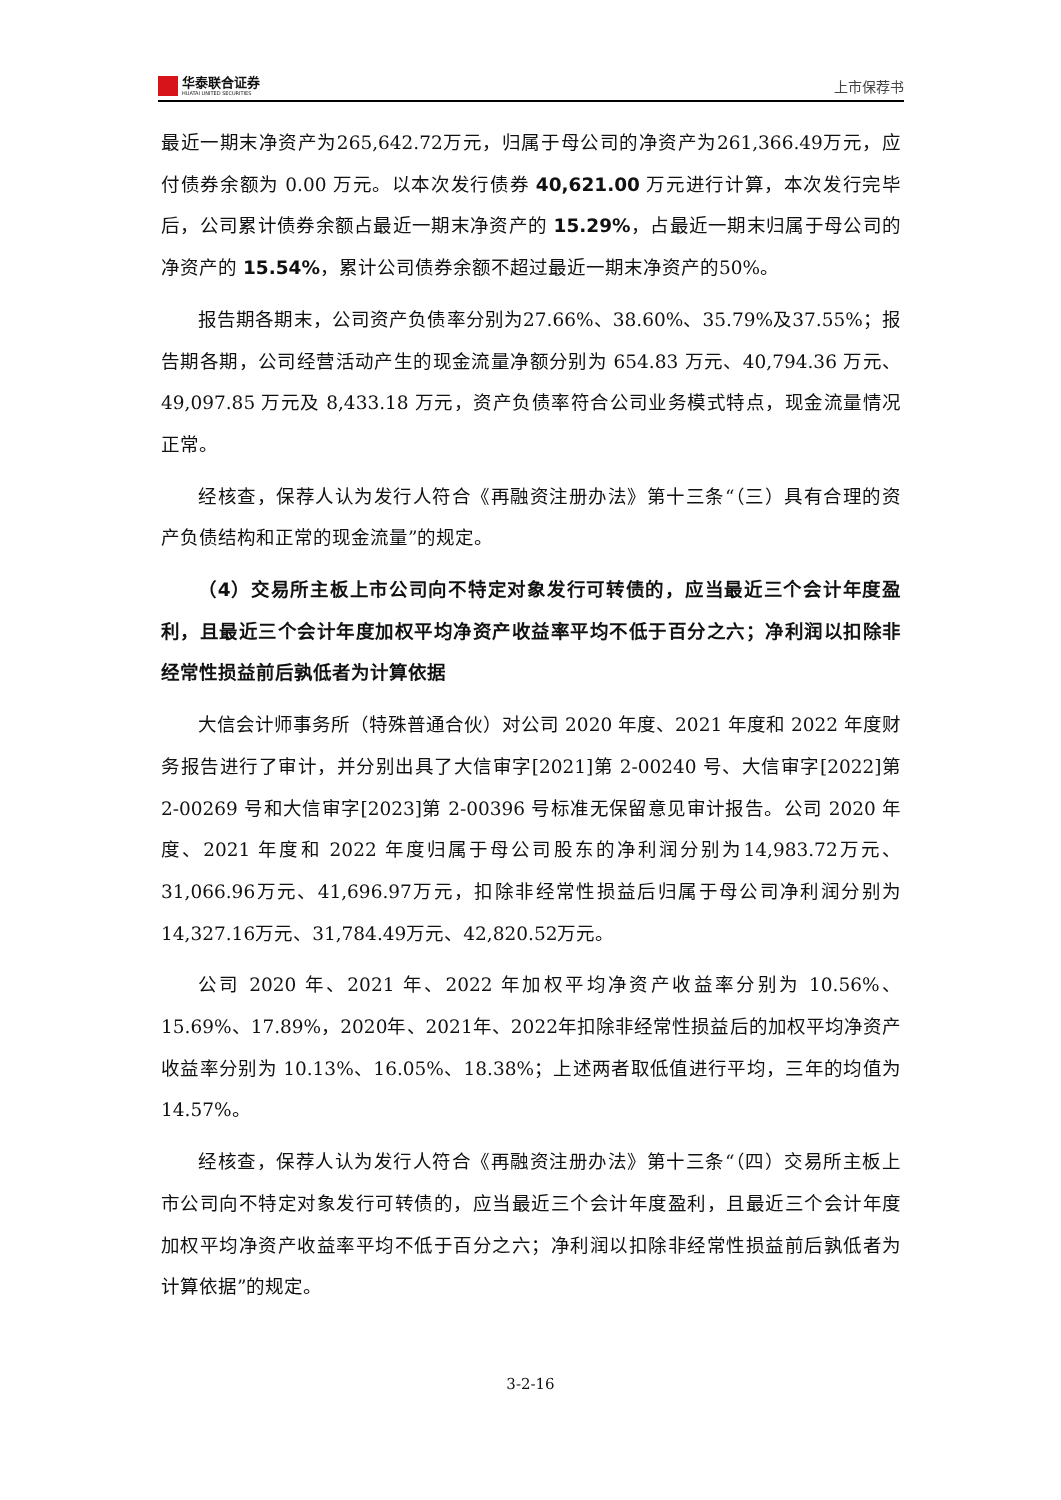华泰联合证券
HUATAI UNITED SECURITIES
上市保荐书
最近一期末净资产为265,642.72万元，归属于母公司的净资产为261,366.49万元，应付债券余额为 0.00 万元。以本次发行债券 40,621.00 万元进行计算，本次发行完毕后，公司累计债券余额占最近一期末净资产的 15.29%，占最近一期末归属于母公司的净资产的 15.54%，累计公司债券余额不超过最近一期末净资产的50%。
报告期各期末，公司资产负债率分别为27.66%、38.60%、35.79%及37.55%；报告期各期，公司经营活动产生的现金流量净额分别为 654.83 万元、40,794.36 万元、49,097.85 万元及 8,433.18 万元，资产负债率符合公司业务模式特点，现金流量情况正常。
经核查，保荐人认为发行人符合《再融资注册办法》第十三条“（三）具有合理的资产负债结构和正常的现金流量”的规定。
（4）交易所主板上市公司向不特定对象发行可转债的，应当最近三个会计年度盈利，且最近三个会计年度加权平均净资产收益率平均不低于百分之六；净利润以扣除非经常性损益前后孰低者为计算依据
大信会计师事务所（特殊普通合伙）对公司 2020 年度、2021 年度和 2022 年度财务报告进行了审计，并分别出具了大信审字[2021]第 2-00240 号、大信审字[2022]第 2-00269 号和大信审字[2023]第 2-00396 号标准无保留意见审计报告。公司 2020 年度、2021 年度和 2022 年度归属于母公司股东的净利润分别为14,983.72万元、31,066.96万元、41,696.97万元，扣除非经常性损益后归属于母公司净利润分别为14,327.16万元、31,784.49万元、42,820.52万元。
公司 2020 年、2021 年、2022 年加权平均净资产收益率分别为 10.56%、15.69%、17.89%，2020年、2021年、2022年扣除非经常性损益后的加权平均净资产收益率分别为 10.13%、16.05%、18.38%；上述两者取低值进行平均，三年的均值为14.57%。
经核查，保荐人认为发行人符合《再融资注册办法》第十三条“（四）交易所主板上市公司向不特定对象发行可转债的，应当最近三个会计年度盈利，且最近三个会计年度加权平均净资产收益率平均不低于百分之六；净利润以扣除非经常性损益前后孰低者为计算依据”的规定。
3-2-16